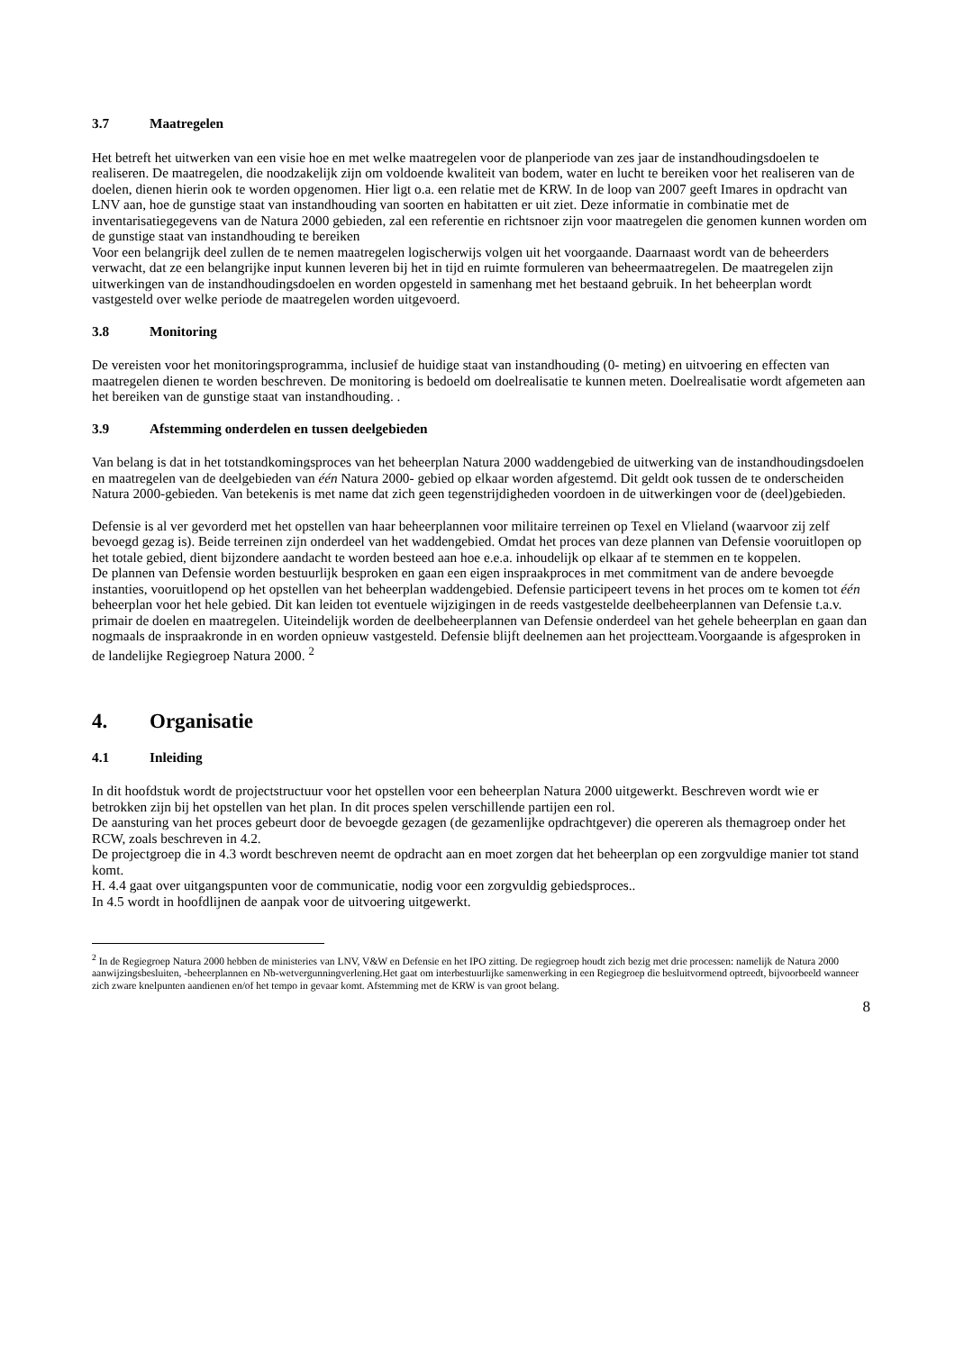3.7 Maatregelen
Het betreft het uitwerken van een visie hoe en met welke maatregelen voor de planperiode van zes jaar de instandhoudingsdoelen te realiseren. De maatregelen, die noodzakelijk zijn om voldoende kwaliteit van bodem, water en lucht te bereiken voor het realiseren van de doelen, dienen hierin ook te worden opgenomen. Hier ligt o.a. een relatie met de KRW. In de loop van 2007 geeft Imares in opdracht van LNV aan, hoe de gunstige staat van instandhouding van soorten en habitatten er uit ziet. Deze informatie in combinatie met de inventarisatiegegevens van de Natura 2000 gebieden, zal een referentie en richtsnoer zijn voor maatregelen die genomen kunnen worden om de gunstige staat van instandhouding te bereiken
Voor een belangrijk deel zullen de te nemen maatregelen logischerwijs volgen uit het voorgaande. Daarnaast wordt van de beheerders verwacht, dat ze een belangrijke input kunnen leveren bij het in tijd en ruimte formuleren van beheermaatregelen. De maatregelen zijn uitwerkingen van de instandhoudingsdoelen en worden opgesteld in samenhang met het bestaand gebruik. In het beheerplan wordt vastgesteld over welke periode de maatregelen worden uitgevoerd.
3.8 Monitoring
De vereisten voor het monitoringsprogramma, inclusief de huidige staat van instandhouding (0- meting) en uitvoering en effecten van maatregelen dienen te worden beschreven. De monitoring is bedoeld om doelrealisatie te kunnen meten. Doelrealisatie wordt afgemeten aan het bereiken van de gunstige staat van instandhouding. .
3.9 Afstemming onderdelen en tussen deelgebieden
Van belang is dat in het totstandkomingsproces van het beheerplan Natura 2000 waddengebied de uitwerking van de instandhoudingsdoelen en maatregelen van de deelgebieden van één Natura 2000- gebied op elkaar worden afgestemd. Dit geldt ook tussen de te onderscheiden Natura 2000-gebieden. Van betekenis is met name dat zich geen tegenstrijdigheden voordoen in de uitwerkingen voor de (deel)gebieden.
Defensie is al ver gevorderd met het opstellen van haar beheerplannen voor militaire terreinen op Texel en Vlieland (waarvoor zij zelf bevoegd gezag is). Beide terreinen zijn onderdeel van het waddengebied. Omdat het proces van deze plannen van Defensie vooruitlopen op het totale gebied, dient bijzondere aandacht te worden besteed aan hoe e.e.a. inhoudelijk op elkaar af te stemmen en te koppelen.
De plannen van Defensie worden bestuurlijk besproken en gaan een eigen inspraakproces in met commitment van de andere bevoegde instanties, vooruitlopend op het opstellen van het beheerplan waddengebied. Defensie participeert tevens in het proces om te komen tot één beheerplan voor het hele gebied. Dit kan leiden tot eventuele wijzigingen in de reeds vastgestelde deelbeheerplannen van Defensie t.a.v. primair de doelen en maatregelen. Uiteindelijk worden de deelbeheerplannen van Defensie onderdeel van het gehele beheerplan en gaan dan nogmaals de inspraakronde in en worden opnieuw vastgesteld. Defensie blijft deelnemen aan het projectteam.Voorgaande is afgesproken in de landelijke Regiegroep Natura 2000. <sup>2</sup>
4. Organisatie
4.1 Inleiding
In dit hoofdstuk wordt de projectstructuur voor het opstellen voor een beheerplan Natura 2000 uitgewerkt. Beschreven wordt wie er betrokken zijn bij het opstellen van het plan. In dit proces spelen verschillende partijen een rol.
De aansturing van het proces gebeurt door de bevoegde gezagen (de gezamenlijke opdrachtgever) die opereren als themagroep onder het RCW, zoals beschreven in 4.2.
De projectgroep die in 4.3 wordt beschreven neemt de opdracht aan en moet zorgen dat het beheerplan op een zorgvuldige manier tot stand komt.
H. 4.4 gaat over uitgangspunten voor de communicatie, nodig voor een zorgvuldig gebiedsproces..
In 4.5 wordt in hoofdlijnen de aanpak voor de uitvoering uitgewerkt.
<sup>2</sup> In de Regiegroep Natura 2000 hebben de ministeries van LNV, V&W en Defensie en het IPO zitting. De regiegroep houdt zich bezig met drie processen: namelijk de Natura 2000 aanwijzingsbesluiten, -beheerplannen en Nb-wetvergunningverlening.Het gaat om interbestuurlijke samenwerking in een Regiegroep die besluitvormend optreedt, bijvoorbeeld wanneer zich zware knelpunten aandienen en/of het tempo in gevaar komt. Afstemming met de KRW is van groot belang.
8